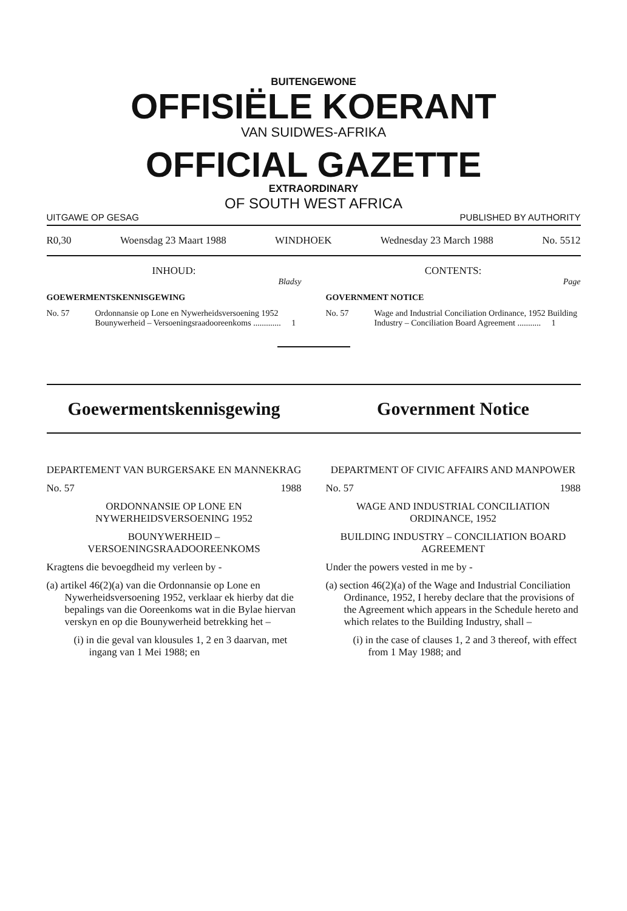BUITENGEWONE
OFFISIËLE KOERANT
VAN SUIDWES-AFRIKA
OFFICIAL GAZETTE
EXTRAORDINARY
OF SOUTH WEST AFRICA
UITGAWE OP GESAG PUBLISHED BY AUTHORITY
R0,30 Woensdag 23 Maart 1988 WINDHOEK Wednesday 23 March 1988 No. 5512
INHOUD:
Bladsy
GOEWERMENTSKENNISGEWING
No. 57 Ordonnansie op Lone en Nywerheidsversoening 1952 Bounywerheid – Versoeningsraadooreenkoms ............. 1
CONTENTS:
Page
GOVERNMENT NOTICE
No. 57 Wage and Industrial Conciliation Ordinance, 1952 Building Industry – Conciliation Board Agreement ........... 1
Goewermentskennisgewing Government Notice
DEPARTEMENT VAN BURGERSAKE EN MANNEKRAG
No. 57 1988
ORDONNANSIE OP LONE EN NYWERHEIDSVERSOENING 1952
BOUNYWERHEID – VERSOENINGSRAADOOREENKOMS
Kragtens die bevoegdheid my verleen by -
(a) artikel 46(2)(a) van die Ordonnansie op Lone en Nywerheidsversoening 1952, verklaar ek hierby dat die bepalings van die Ooreenkoms wat in die Bylae hiervan verskyn en op die Bounywerheid betrekking het –
(i) in die geval van klousules 1, 2 en 3 daarvan, met ingang van 1 Mei 1988; en
DEPARTMENT OF CIVIC AFFAIRS AND MANPOWER
No. 57 1988
WAGE AND INDUSTRIAL CONCILIATION ORDINANCE, 1952
BUILDING INDUSTRY – CONCILIATION BOARD AGREEMENT
Under the powers vested in me by -
(a) section 46(2)(a) of the Wage and Industrial Conciliation Ordinance, 1952, I hereby declare that the provisions of the Agreement which appears in the Schedule hereto and which relates to the Building Industry, shall –
(i) in the case of clauses 1, 2 and 3 thereof, with effect from 1 May 1988; and